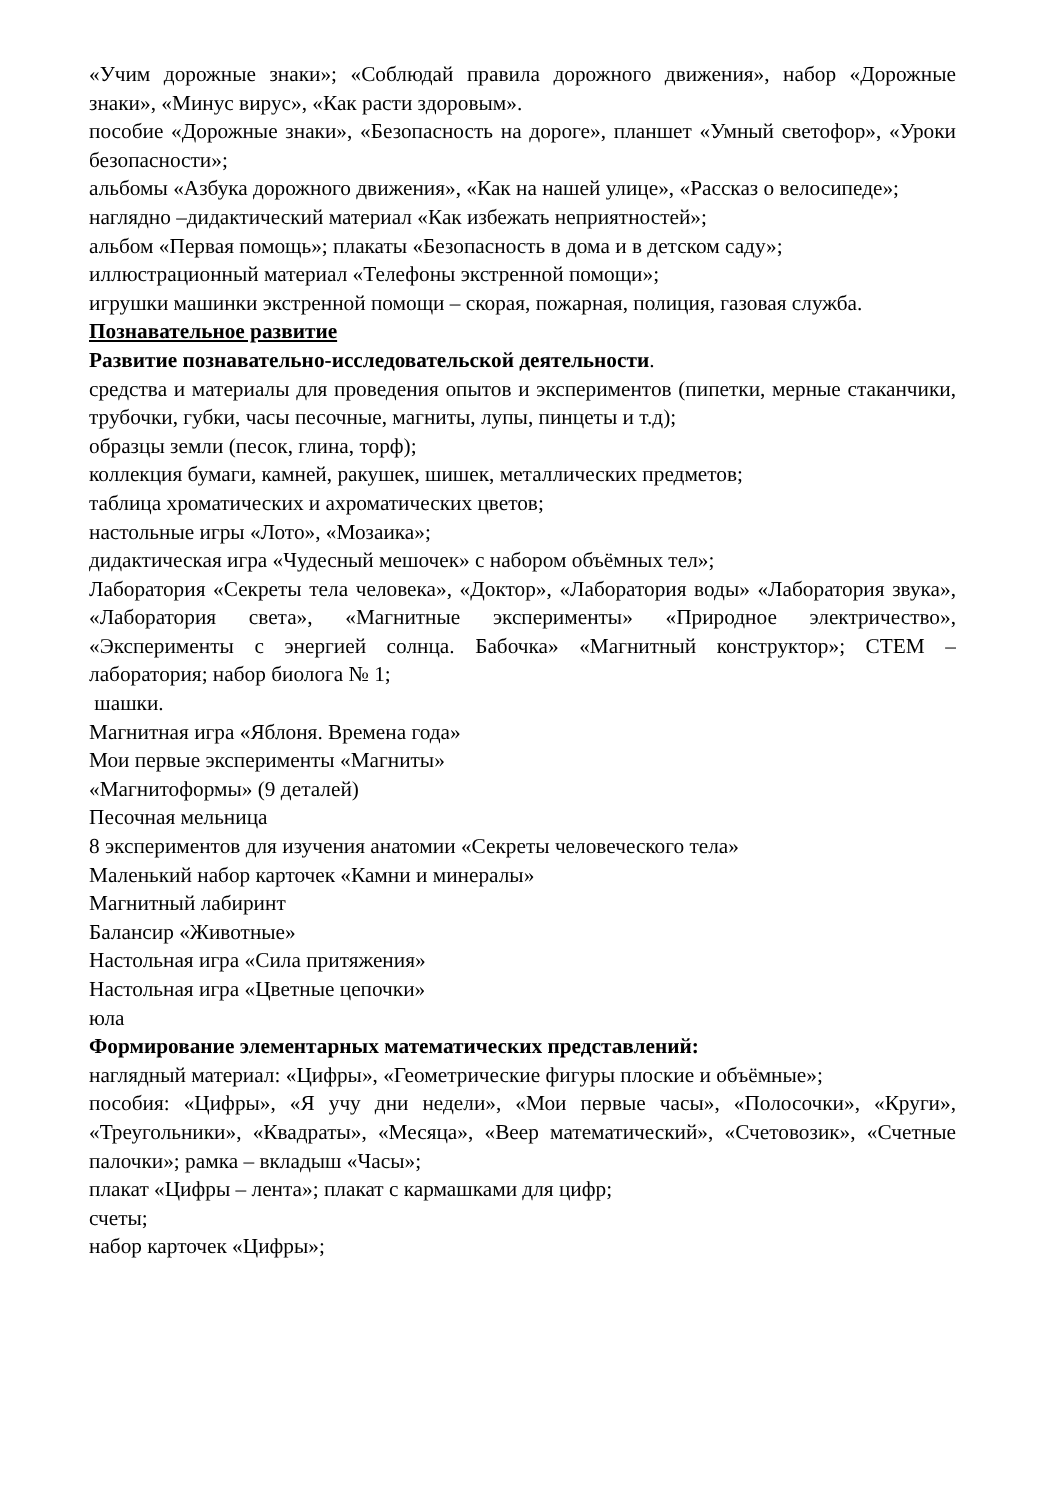«Учим дорожные знаки»; «Соблюдай правила дорожного движения», набор «Дорожные знаки», «Минус вирус», «Как расти здоровым».
пособие «Дорожные знаки», «Безопасность на дороге», планшет «Умный светофор», «Уроки безопасности»;
альбомы «Азбука дорожного движения», «Как на нашей улице», «Рассказ о велосипеде»;
наглядно –дидактический материал «Как избежать неприятностей»;
альбом «Первая помощь»; плакаты «Безопасность в дома и в детском саду»;
иллюстрационный материал «Телефоны экстренной помощи»;
игрушки машинки экстренной помощи – скорая, пожарная, полиция, газовая служба.
Познавательное развитие
Развитие познавательно-исследовательской деятельности.
средства и материалы для проведения опытов и экспериментов (пипетки, мерные стаканчики, трубочки, губки, часы песочные, магниты, лупы, пинцеты и т.д);
образцы земли (песок, глина, торф);
коллекция бумаги, камней, ракушек, шишек, металлических предметов;
таблица хроматических и ахроматических цветов;
настольные игры «Лото», «Мозаика»;
дидактическая игра «Чудесный мешочек» с набором объёмных тел»;
Лаборатория «Секреты тела человека», «Доктор», «Лаборатория воды» «Лаборатория звука», «Лаборатория света», «Магнитные эксперименты» «Природное электричество», «Эксперименты с энергией солнца. Бабочка» «Магнитный конструктор»; СТЕМ – лаборатория; набор биолога № 1;
шашки.
Магнитная игра «Яблоня. Времена года»
Мои первые эксперименты «Магниты»
«Магнитоформы» (9 деталей)
Песочная мельница
8 экспериментов для изучения анатомии «Секреты человеческого тела»
Маленький набор карточек «Камни и минералы»
Магнитный лабиринт
Балансир «Животные»
Настольная игра «Сила притяжения»
Настольная игра «Цветные цепочки»
юла
Формирование элементарных математических представлений:
наглядный материал: «Цифры», «Геометрические фигуры плоские и объёмные»;
пособия: «Цифры», «Я учу дни недели», «Мои первые часы», «Полосочки», «Круги», «Треугольники», «Квадраты», «Месяца», «Веер математический», «Счетовозик», «Счетные палочки»; рамка – вкладыш «Часы»;
плакат «Цифры – лента»; плакат с кармашками для цифр;
счеты;
набор карточек «Цифры»;